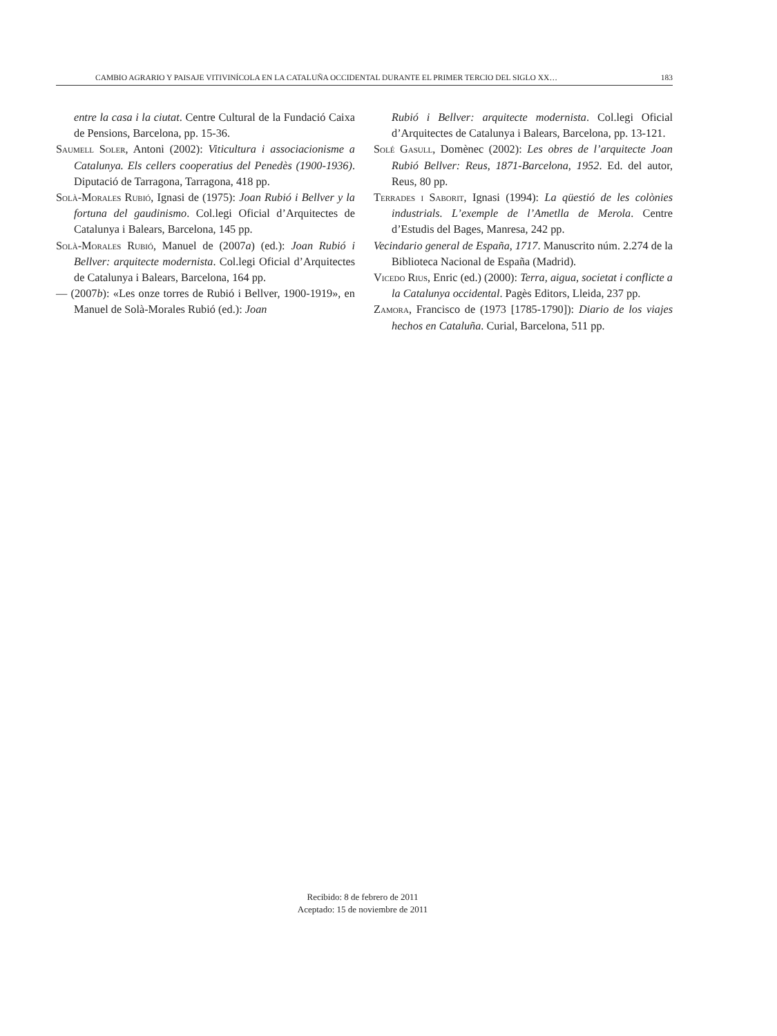CAMBIO AGRARIO Y PAISAJE VITIVINÍCOLA EN LA CATALUÑA OCCIDENTAL DURANTE EL PRIMER TERCIO DEL SIGLO XX… 183
entre la casa i la ciutat. Centre Cultural de la Fundació Caixa de Pensions, Barcelona, pp. 15-36.
Saumell Soler, Antoni (2002): Viticultura i associacionisme a Catalunya. Els cellers cooperatius del Penedès (1900-1936). Diputació de Tarragona, Tarragona, 418 pp.
Solà-Morales Rubió, Ignasi de (1975): Joan Rubió i Bellver y la fortuna del gaudinismo. Col.legi Oficial d’Arquitectes de Catalunya i Balears, Barcelona, 145 pp.
Solà-Morales Rubió, Manuel de (2007a) (ed.): Joan Rubió i Bellver: arquitecte modernista. Col.legi Oficial d’Arquitectes de Catalunya i Balears, Barcelona, 164 pp.
— (2007b): «Les onze torres de Rubió i Bellver, 1900-1919», en Manuel de Solà-Morales Rubió (ed.): Joan
Rubió i Bellver: arquitecte modernista. Col.legi Oficial d’Arquitectes de Catalunya i Balears, Barcelona, pp. 13-121.
Solé Gasull, Domènec (2002): Les obres de l’arquitecte Joan Rubió Bellver: Reus, 1871-Barcelona, 1952. Ed. del autor, Reus, 80 pp.
Terrades i Saborit, Ignasi (1994): La qüestió de les colònies industrials. L’exemple de l’Ametlla de Merola. Centre d’Estudis del Bages, Manresa, 242 pp.
Vecindario general de España, 1717. Manuscrito núm. 2.274 de la Biblioteca Nacional de España (Madrid).
Vicedo Rius, Enric (ed.) (2000): Terra, aigua, societat i conflicte a la Catalunya occidental. Pagès Editors, Lleida, 237 pp.
Zamora, Francisco de (1973 [1785-1790]): Diario de los viajes hechos en Cataluña. Curial, Barcelona, 511 pp.
Recibido: 8 de febrero de 2011
Aceptado: 15 de noviembre de 2011